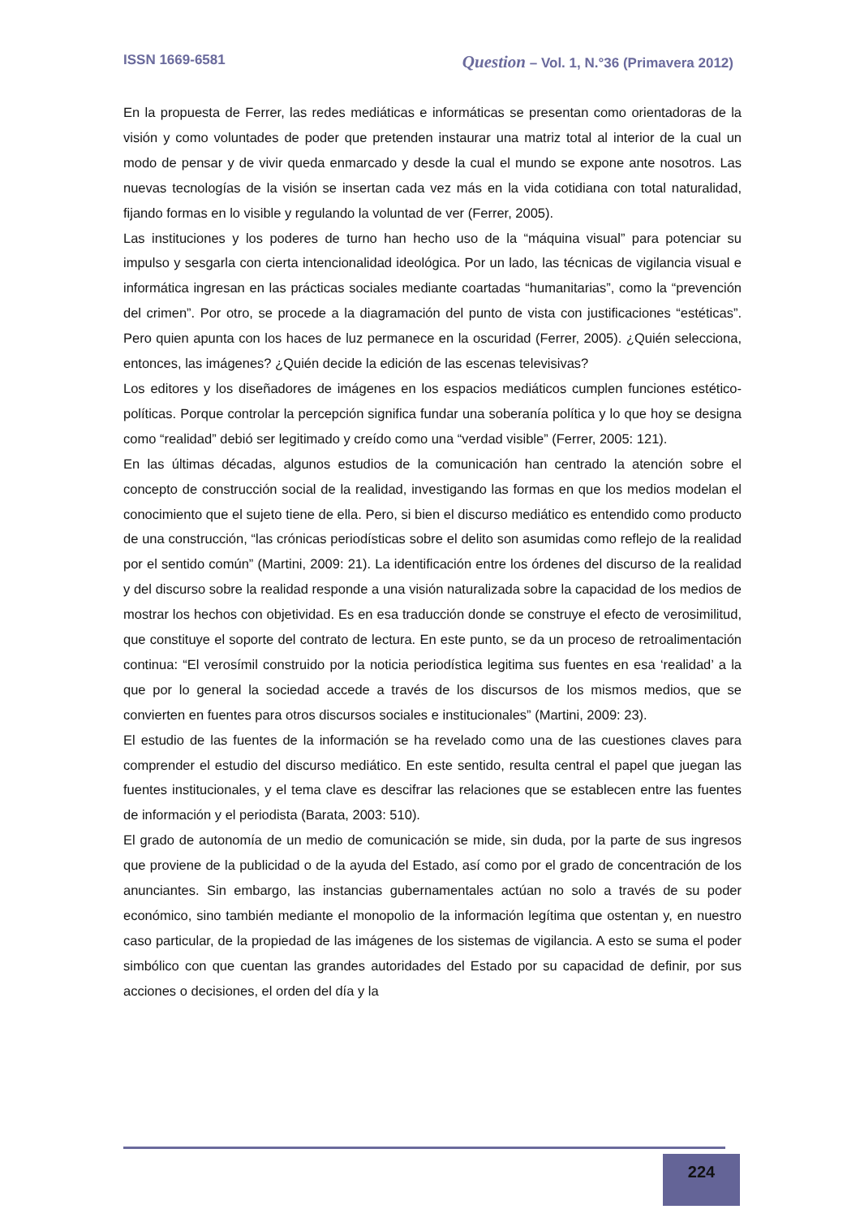ISSN 1669-6581 Question – Vol. 1, N.°36 (Primavera 2012)
En la propuesta de Ferrer, las redes mediáticas e informáticas se presentan como orientadoras de la visión y como voluntades de poder que pretenden instaurar una matriz total al interior de la cual un modo de pensar y de vivir queda enmarcado y desde la cual el mundo se expone ante nosotros. Las nuevas tecnologías de la visión se insertan cada vez más en la vida cotidiana con total naturalidad, fijando formas en lo visible y regulando la voluntad de ver (Ferrer, 2005).
Las instituciones y los poderes de turno han hecho uso de la “máquina visual” para potenciar su impulso y sesgarla con cierta intencionalidad ideológica. Por un lado, las técnicas de vigilancia visual e informática ingresan en las prácticas sociales mediante coartadas “humanitarias”, como la “prevención del crimen”. Por otro, se procede a la diagramación del punto de vista con justificaciones “estéticas”. Pero quien apunta con los haces de luz permanece en la oscuridad (Ferrer, 2005). ¿Quién selecciona, entonces, las imágenes? ¿Quién decide la edición de las escenas televisivas?
Los editores y los diseñadores de imágenes en los espacios mediáticos cumplen funciones estético-políticas. Porque controlar la percepción significa fundar una soberanía política y lo que hoy se designa como “realidad” debió ser legitimado y creído como una “verdad visible” (Ferrer, 2005: 121).
En las últimas décadas, algunos estudios de la comunicación han centrado la atención sobre el concepto de construcción social de la realidad, investigando las formas en que los medios modelan el conocimiento que el sujeto tiene de ella. Pero, si bien el discurso mediático es entendido como producto de una construcción, “las crónicas periodísticas sobre el delito son asumidas como reflejo de la realidad por el sentido común” (Martini, 2009: 21). La identificación entre los órdenes del discurso de la realidad y del discurso sobre la realidad responde a una visión naturalizada sobre la capacidad de los medios de mostrar los hechos con objetividad. Es en esa traducción donde se construye el efecto de verosimilitud, que constituye el soporte del contrato de lectura. En este punto, se da un proceso de retroalimentación continua: “El verosímil construido por la noticia periodística legitima sus fuentes en esa ‘realidad’ a la que por lo general la sociedad accede a través de los discursos de los mismos medios, que se convierten en fuentes para otros discursos sociales e institucionales” (Martini, 2009: 23).
El estudio de las fuentes de la información se ha revelado como una de las cuestiones claves para comprender el estudio del discurso mediático. En este sentido, resulta central el papel que juegan las fuentes institucionales, y el tema clave es descifrar las relaciones que se establecen entre las fuentes de información y el periodista (Barata, 2003: 510).
El grado de autonomía de un medio de comunicación se mide, sin duda, por la parte de sus ingresos que proviene de la publicidad o de la ayuda del Estado, así como por el grado de concentración de los anunciantes. Sin embargo, las instancias gubernamentales actúan no solo a través de su poder económico, sino también mediante el monopolio de la información legítima que ostentan y, en nuestro caso particular, de la propiedad de las imágenes de los sistemas de vigilancia. A esto se suma el poder simbólico con que cuentan las grandes autoridades del Estado por su capacidad de definir, por sus acciones o decisiones, el orden del día y la
224